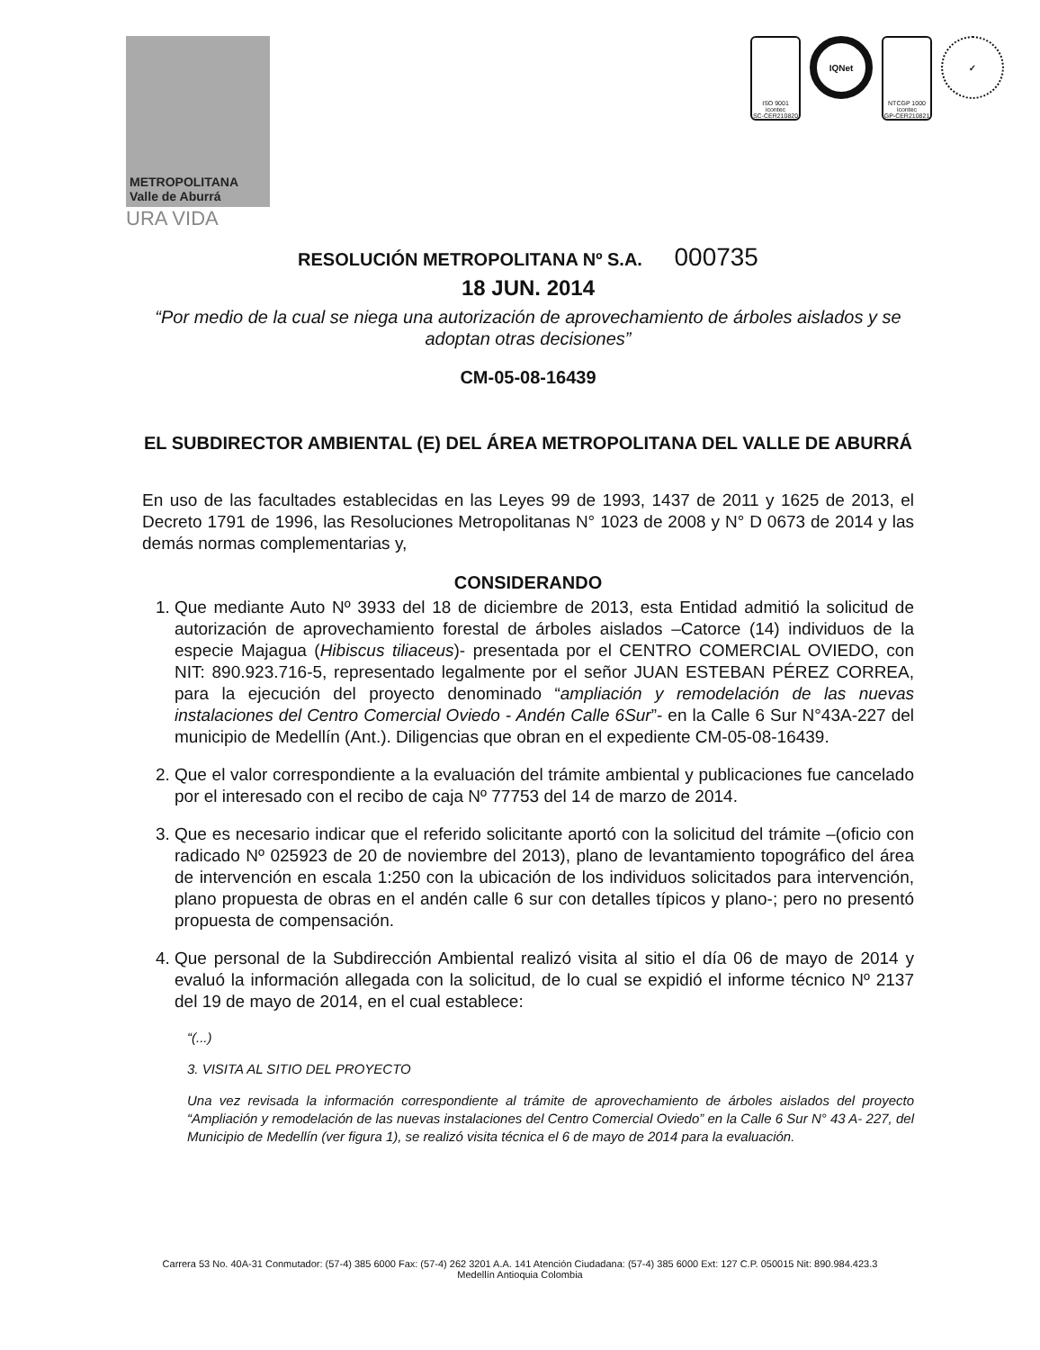METROPOLITANA
Valle de Aburrá
URA VIDA
ISO 9001
icontec
SC-CER210820
IQNet
NTCGP 1000
icontec
GP-CER210821
✓
RESOLUCIÓN METROPOLITANA Nº S.A. 000735
18 JUN. 2014
“Por medio de la cual se niega una autorización de aprovechamiento de árboles aislados y se adoptan otras decisiones”
CM-05-08-16439
EL SUBDIRECTOR AMBIENTAL (E) DEL ÁREA METROPOLITANA DEL VALLE DE ABURRÁ
En uso de las facultades establecidas en las Leyes 99 de 1993, 1437 de 2011 y 1625 de 2013, el Decreto 1791 de 1996, las Resoluciones Metropolitanas N° 1023 de 2008 y N° D 0673 de 2014 y las demás normas complementarias y,
CONSIDERANDO
1. Que mediante Auto Nº 3933 del 18 de diciembre de 2013, esta Entidad admitió la solicitud de autorización de aprovechamiento forestal de árboles aislados –Catorce (14) individuos de la especie Majagua (Hibiscus tiliaceus)- presentada por el CENTRO COMERCIAL OVIEDO, con NIT: 890.923.716-5, representado legalmente por el señor JUAN ESTEBAN PÉREZ CORREA, para la ejecución del proyecto denominado “ampliación y remodelación de las nuevas instalaciones del Centro Comercial Oviedo - Andén Calle 6Sur”- en la Calle 6 Sur N°43A-227 del municipio de Medellín (Ant.). Diligencias que obran en el expediente CM-05-08-16439.
2. Que el valor correspondiente a la evaluación del trámite ambiental y publicaciones fue cancelado por el interesado con el recibo de caja Nº 77753 del 14 de marzo de 2014.
3. Que es necesario indicar que el referido solicitante aportó con la solicitud del trámite –(oficio con radicado Nº 025923 de 20 de noviembre del 2013), plano de levantamiento topográfico del área de intervención en escala 1:250 con la ubicación de los individuos solicitados para intervención, plano propuesta de obras en el andén calle 6 sur con detalles típicos y plano-; pero no presentó propuesta de compensación.
4. Que personal de la Subdirección Ambiental realizó visita al sitio el día 06 de mayo de 2014 y evaluó la información allegada con la solicitud, de lo cual se expidió el informe técnico Nº 2137 del 19 de mayo de 2014, en el cual establece:
“(...)
3. VISITA AL SITIO DEL PROYECTO
Una vez revisada la información correspondiente al trámite de aprovechamiento de árboles aislados del proyecto “Ampliación y remodelación de las nuevas instalaciones del Centro Comercial Oviedo” en la Calle 6 Sur N° 43 A- 227, del Municipio de Medellín (ver figura 1), se realizó visita técnica el 6 de mayo de 2014 para la evaluación.
Carrera 53 No. 40A-31 Conmutador: (57-4) 385 6000 Fax: (57-4) 262 3201 A.A. 141 Atención Ciudadana: (57-4) 385 6000 Ext: 127 C.P. 050015 Nit: 890.984.423.3
Medellín Antioquia Colombia